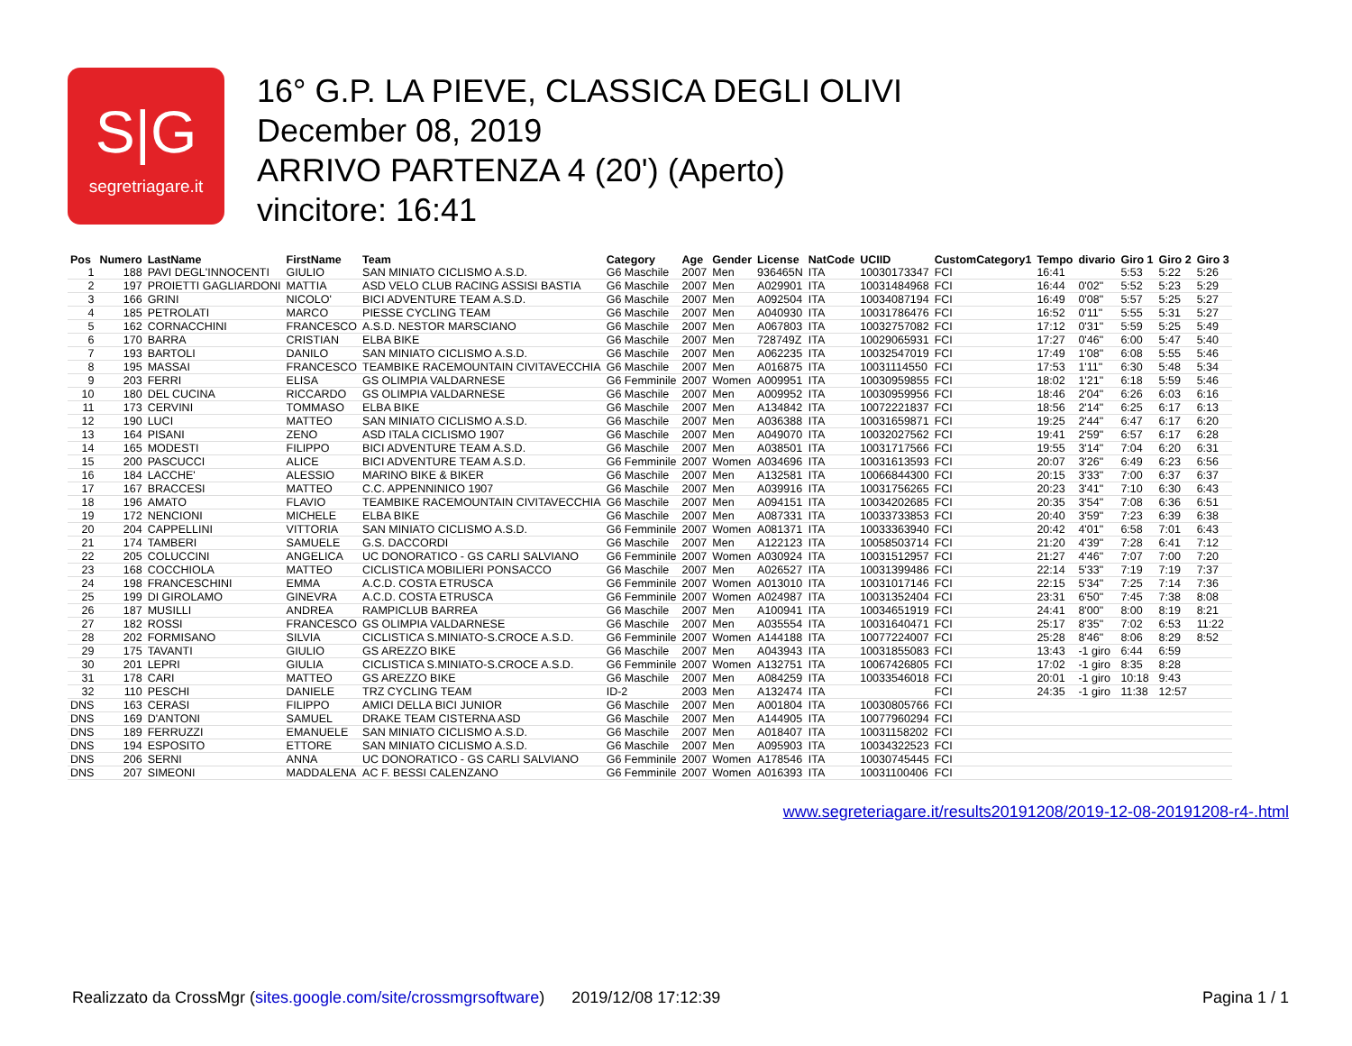S|G
segretriagare.it
16° G.P. LA PIEVE, CLASSICA DEGLI OLIVI
December 08, 2019
ARRIVO PARTENZA 4 (20') (Aperto)
vincitore: 16:41
| Pos | Numero | LastName | FirstName | Team | Category | Age | Gender | License | NatCode | UCIID | CustomCategory1 | Tempo | divario | Giro 1 | Giro 2 | Giro 3 |
| --- | --- | --- | --- | --- | --- | --- | --- | --- | --- | --- | --- | --- | --- | --- | --- | --- |
| 1 | 188 | PAVI DEGL'INNOCENTI | GIULIO | SAN MINIATO CICLISMO A.S.D. | G6 Maschile | 2007 | Men | 936465N | ITA | 10030173347 | FCI | 16:41 | | 5:53 | 5:22 | 5:26 |
| 2 | 197 | PROIETTI GAGLIARDONI | MATTIA | ASD VELO CLUB RACING ASSISI BASTIA | G6 Maschile | 2007 | Men | A029901 | ITA | 10031484968 | FCI | 16:44 | 0'02" | 5:52 | 5:23 | 5:29 |
| 3 | 166 | GRINI | NICOLO' | BICI ADVENTURE TEAM A.S.D. | G6 Maschile | 2007 | Men | A092504 | ITA | 10034087194 | FCI | 16:49 | 0'08" | 5:57 | 5:25 | 5:27 |
| 4 | 185 | PETROLATI | MARCO | PIESSE CYCLING TEAM | G6 Maschile | 2007 | Men | A040930 | ITA | 10031786476 | FCI | 16:52 | 0'11" | 5:55 | 5:31 | 5:27 |
| 5 | 162 | CORNACCHINI | FRANCESCO | A.S.D. NESTOR MARSCIANO | G6 Maschile | 2007 | Men | A067803 | ITA | 10032757082 | FCI | 17:12 | 0'31" | 5:59 | 5:25 | 5:49 |
| 6 | 170 | BARRA | CRISTIAN | ELBA BIKE | G6 Maschile | 2007 | Men | 728749Z | ITA | 10029065931 | FCI | 17:27 | 0'46" | 6:00 | 5:47 | 5:40 |
| 7 | 193 | BARTOLI | DANILO | SAN MINIATO CICLISMO A.S.D. | G6 Maschile | 2007 | Men | A062235 | ITA | 10032547019 | FCI | 17:49 | 1'08" | 6:08 | 5:55 | 5:46 |
| 8 | 195 | MASSAI | FRANCESCO | TEAMBIKE RACEMOUNTAIN CIVITAVECCHIA | G6 Maschile | 2007 | Men | A016875 | ITA | 10031114550 | FCI | 17:53 | 1'11" | 6:30 | 5:48 | 5:34 |
| 9 | 203 | FERRI | ELISA | GS OLIMPIA VALDARNESE | G6 Femminile | 2007 | Women | A009951 | ITA | 10030959855 | FCI | 18:02 | 1'21" | 6:18 | 5:59 | 5:46 |
| 10 | 180 | DEL CUCINA | RICCARDO | GS OLIMPIA VALDARNESE | G6 Maschile | 2007 | Men | A009952 | ITA | 10030959956 | FCI | 18:46 | 2'04" | 6:26 | 6:03 | 6:16 |
| 11 | 173 | CERVINI | TOMMASO | ELBA BIKE | G6 Maschile | 2007 | Men | A134842 | ITA | 10072221837 | FCI | 18:56 | 2'14" | 6:25 | 6:17 | 6:13 |
| 12 | 190 | LUCI | MATTEO | SAN MINIATO CICLISMO A.S.D. | G6 Maschile | 2007 | Men | A036388 | ITA | 10031659871 | FCI | 19:25 | 2'44" | 6:47 | 6:17 | 6:20 |
| 13 | 164 | PISANI | ZENO | ASD ITALA CICLISMO 1907 | G6 Maschile | 2007 | Men | A049070 | ITA | 10032027562 | FCI | 19:41 | 2'59" | 6:57 | 6:17 | 6:28 |
| 14 | 165 | MODESTI | FILIPPO | BICI ADVENTURE TEAM A.S.D. | G6 Maschile | 2007 | Men | A038501 | ITA | 10031717566 | FCI | 19:55 | 3'14" | 7:04 | 6:20 | 6:31 |
| 15 | 200 | PASCUCCI | ALICE | BICI ADVENTURE TEAM A.S.D. | G6 Femminile | 2007 | Women | A034696 | ITA | 10031613593 | FCI | 20:07 | 3'26" | 6:49 | 6:23 | 6:56 |
| 16 | 184 | LACCHE' | ALESSIO | MARINO BIKE & BIKER | G6 Maschile | 2007 | Men | A132581 | ITA | 10066844300 | FCI | 20:15 | 3'33" | 7:00 | 6:37 | 6:37 |
| 17 | 167 | BRACCESI | MATTEO | C.C. APPENNINICO 1907 | G6 Maschile | 2007 | Men | A039916 | ITA | 10031756265 | FCI | 20:23 | 3'41" | 7:10 | 6:30 | 6:43 |
| 18 | 196 | AMATO | FLAVIO | TEAMBIKE RACEMOUNTAIN CIVITAVECCHIA | G6 Maschile | 2007 | Men | A094151 | ITA | 10034202685 | FCI | 20:35 | 3'54" | 7:08 | 6:36 | 6:51 |
| 19 | 172 | NENCIONI | MICHELE | ELBA BIKE | G6 Maschile | 2007 | Men | A087331 | ITA | 10033733853 | FCI | 20:40 | 3'59" | 7:23 | 6:39 | 6:38 |
| 20 | 204 | CAPPELLINI | VITTORIA | SAN MINIATO CICLISMO A.S.D. | G6 Femminile | 2007 | Women | A081371 | ITA | 10033363940 | FCI | 20:42 | 4'01" | 6:58 | 7:01 | 6:43 |
| 21 | 174 | TAMBERI | SAMUELE | G.S. DACCORDI | G6 Maschile | 2007 | Men | A122123 | ITA | 10058503714 | FCI | 21:20 | 4'39" | 7:28 | 6:41 | 7:12 |
| 22 | 205 | COLUCCINI | ANGELICA | UC DONORATICO - GS CARLI SALVIANO | G6 Femminile | 2007 | Women | A030924 | ITA | 10031512957 | FCI | 21:27 | 4'46" | 7:07 | 7:00 | 7:20 |
| 23 | 168 | COCCHIOLA | MATTEO | CICLISTICA MOBILIERI PONSACCO | G6 Maschile | 2007 | Men | A026527 | ITA | 10031399486 | FCI | 22:14 | 5'33" | 7:19 | 7:19 | 7:37 |
| 24 | 198 | FRANCESCHINI | EMMA | A.C.D. COSTA ETRUSCA | G6 Femminile | 2007 | Women | A013010 | ITA | 10031017146 | FCI | 22:15 | 5'34" | 7:25 | 7:14 | 7:36 |
| 25 | 199 | DI GIROLAMO | GINEVRA | A.C.D. COSTA ETRUSCA | G6 Femminile | 2007 | Women | A024987 | ITA | 10031352404 | FCI | 23:31 | 6'50" | 7:45 | 7:38 | 8:08 |
| 26 | 187 | MUSILLI | ANDREA | RAMPICLUB BARREA | G6 Maschile | 2007 | Men | A100941 | ITA | 10034651919 | FCI | 24:41 | 8'00" | 8:00 | 8:19 | 8:21 |
| 27 | 182 | ROSSI | FRANCESCO | GS OLIMPIA VALDARNESE | G6 Maschile | 2007 | Men | A035554 | ITA | 10031640471 | FCI | 25:17 | 8'35" | 7:02 | 6:53 | 11:22 |
| 28 | 202 | FORMISANO | SILVIA | CICLISTICA S.MINIATO-S.CROCE A.S.D. | G6 Femminile | 2007 | Women | A144188 | ITA | 10077224007 | FCI | 25:28 | 8'46" | 8:06 | 8:29 | 8:52 |
| 29 | 175 | TAVANTI | GIULIO | GS AREZZO BIKE | G6 Maschile | 2007 | Men | A043943 | ITA | 10031855083 | FCI | 13:43 | -1 giro | 6:44 | 6:59 | |
| 30 | 201 | LEPRI | GIULIA | CICLISTICA S.MINIATO-S.CROCE A.S.D. | G6 Femminile | 2007 | Women | A132751 | ITA | 10067426805 | FCI | 17:02 | -1 giro | 8:35 | 8:28 | |
| 31 | 178 | CARI | MATTEO | GS AREZZO BIKE | G6 Maschile | 2007 | Men | A084259 | ITA | 10033546018 | FCI | 20:01 | -1 giro | 10:18 | 9:43 | |
| 32 | 110 | PESCHI | DANIELE | TRZ CYCLING TEAM | ID-2 | 2003 | Men | A132474 | ITA | | FCI | 24:35 | -1 giro | 11:38 | 12:57 | |
| DNS | 163 | CERASI | FILIPPO | AMICI DELLA BICI JUNIOR | G6 Maschile | 2007 | Men | A001804 | ITA | 10030805766 | FCI | | | | | |
| DNS | 169 | D'ANTONI | SAMUEL | DRAKE TEAM CISTERNA ASD | G6 Maschile | 2007 | Men | A144905 | ITA | 10077960294 | FCI | | | | | |
| DNS | 189 | FERRUZZI | EMANUELE | SAN MINIATO CICLISMO A.S.D. | G6 Maschile | 2007 | Men | A018407 | ITA | 10031158202 | FCI | | | | | |
| DNS | 194 | ESPOSITO | ETTORE | SAN MINIATO CICLISMO A.S.D. | G6 Maschile | 2007 | Men | A095903 | ITA | 10034322523 | FCI | | | | | |
| DNS | 206 | SERNI | ANNA | UC DONORATICO - GS CARLI SALVIANO | G6 Femminile | 2007 | Women | A178546 | ITA | 10030745445 | FCI | | | | | |
| DNS | 207 | SIMEONI | MADDALENA | AC F. BESSI CALENZANO | G6 Femminile | 2007 | Women | A016393 | ITA | 10031100406 | FCI | | | | | |
www.segreteriagare.it/results20191208/2019-12-08-20191208-r4-.html
Realizzato da CrossMgr (sites.google.com/site/crossmgrsoftware) 2019/12/08 17:12:39 Pagina 1 / 1